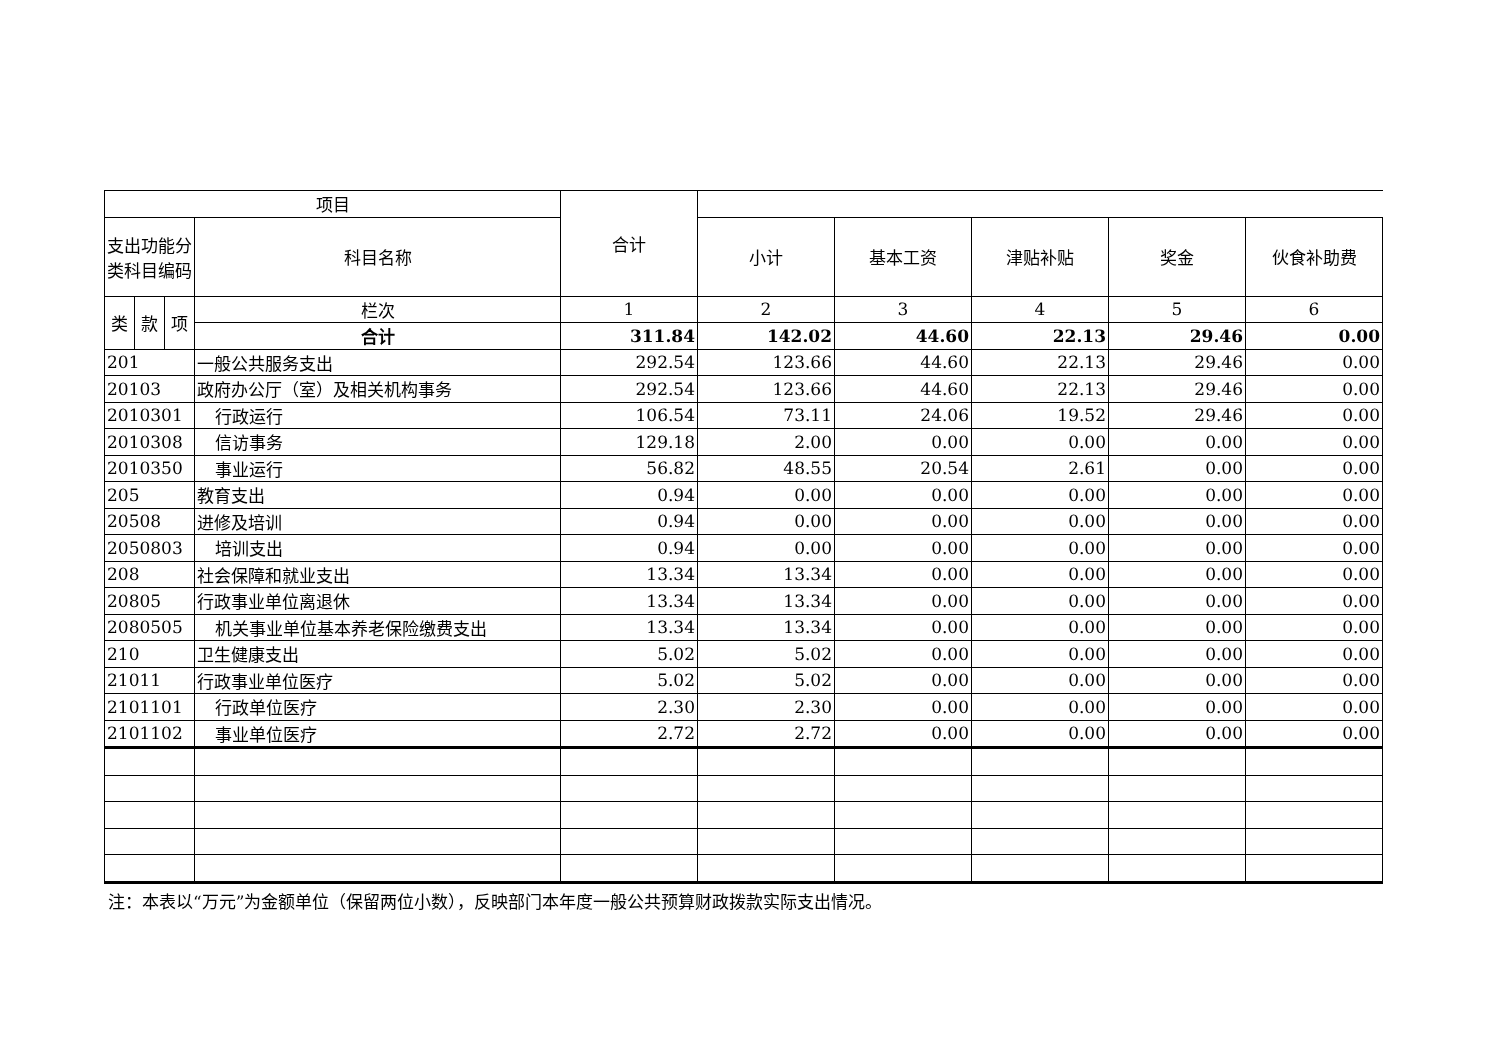| 项目 | | | | 合计 | | | | | |
| --- | --- | --- | --- | --- | --- | --- | --- | --- | --- |
| 支出功能分类科目编码 | | | 科目名称 | | 小计 | 基本工资 | 津贴补贴 | 奖金 | 伙食补助费 |
| 类 | 款 | 项 | 栏次 | 1 | 2 | 3 | 4 | 5 | 6 |
| | | | 合计 | 311.84 | 142.02 | 44.60 | 22.13 | 29.46 | 0.00 |
| 201 | | | 一般公共服务支出 | 292.54 | 123.66 | 44.60 | 22.13 | 29.46 | 0.00 |
| 20103 | | | 政府办公厅（室）及相关机构事务 | 292.54 | 123.66 | 44.60 | 22.13 | 29.46 | 0.00 |
| 2010301 | | | 行政运行 | 106.54 | 73.11 | 24.06 | 19.52 | 29.46 | 0.00 |
| 2010308 | | | 信访事务 | 129.18 | 2.00 | 0.00 | 0.00 | 0.00 | 0.00 |
| 2010350 | | | 事业运行 | 56.82 | 48.55 | 20.54 | 2.61 | 0.00 | 0.00 |
| 205 | | | 教育支出 | 0.94 | 0.00 | 0.00 | 0.00 | 0.00 | 0.00 |
| 20508 | | | 进修及培训 | 0.94 | 0.00 | 0.00 | 0.00 | 0.00 | 0.00 |
| 2050803 | | | 培训支出 | 0.94 | 0.00 | 0.00 | 0.00 | 0.00 | 0.00 |
| 208 | | | 社会保障和就业支出 | 13.34 | 13.34 | 0.00 | 0.00 | 0.00 | 0.00 |
| 20805 | | | 行政事业单位离退休 | 13.34 | 13.34 | 0.00 | 0.00 | 0.00 | 0.00 |
| 2080505 | | | 机关事业单位基本养老保险缴费支出 | 13.34 | 13.34 | 0.00 | 0.00 | 0.00 | 0.00 |
| 210 | | | 卫生健康支出 | 5.02 | 5.02 | 0.00 | 0.00 | 0.00 | 0.00 |
| 21011 | | | 行政事业单位医疗 | 5.02 | 5.02 | 0.00 | 0.00 | 0.00 | 0.00 |
| 2101101 | | | 行政单位医疗 | 2.30 | 2.30 | 0.00 | 0.00 | 0.00 | 0.00 |
| 2101102 | | | 事业单位医疗 | 2.72 | 2.72 | 0.00 | 0.00 | 0.00 | 0.00 |
注：本表以“万元”为金额单位（保留两位小数），反映部门本年度一般公共预算财政拨款实际支出情况。